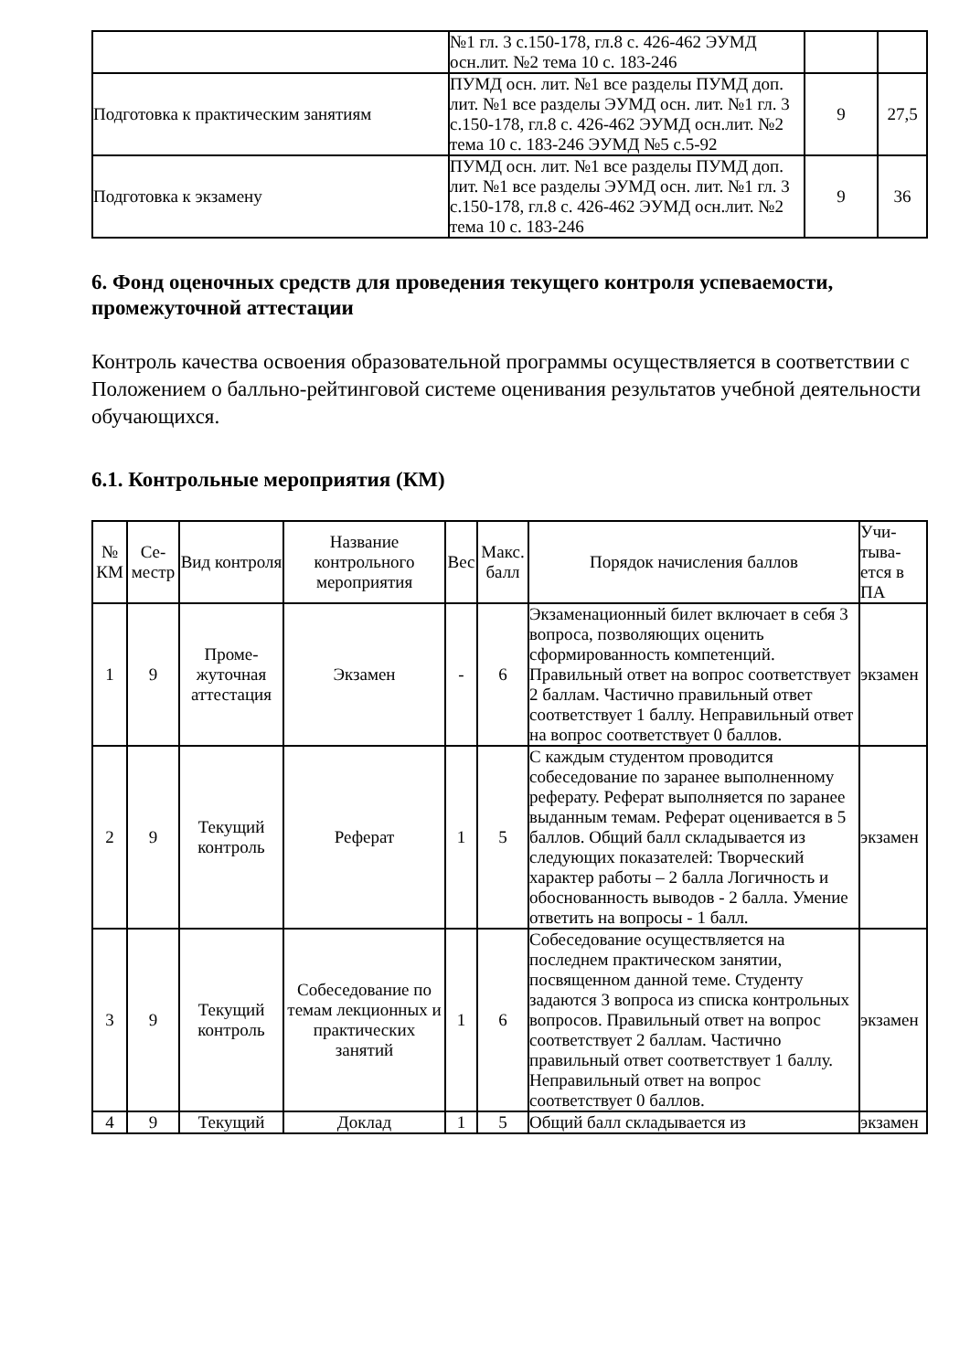| | №1 гл. 3 с.150-178, гл.8 с. 426-462 ЭУМД осн.лит. №2 тема 10 с. 183-246 | | |
| Подготовка к практическим занятиям | ПУМД осн. лит. №1 все разделы ПУМД доп. лит. №1 все разделы ЭУМД осн. лит. №1 гл. 3 с.150-178, гл.8 с. 426-462 ЭУМД осн.лит. №2 тема 10 с. 183-246 ЭУМД №5 с.5-92 | 9 | 27,5 |
| Подготовка к экзамену | ПУМД осн. лит. №1 все разделы ПУМД доп. лит. №1 все разделы ЭУМД осн. лит. №1 гл. 3 с.150-178, гл.8 с. 426-462 ЭУМД осн.лит. №2 тема 10 с. 183-246 | 9 | 36 |
6. Фонд оценочных средств для проведения текущего контроля успеваемости, промежуточной аттестации
Контроль качества освоения образовательной программы осуществляется в соответствии с Положением о балльно-рейтинговой системе оценивания результатов учебной деятельности обучающихся.
6.1. Контрольные мероприятия (КМ)
| № КМ | Се-местр | Вид контроля | Название контрольного мероприятия | Вес | Макс. балл | Порядок начисления баллов | Учи-тыва-ется в ПА |
| --- | --- | --- | --- | --- | --- | --- | --- |
| 1 | 9 | Проме-жуточная аттестация | Экзамен | - | 6 | Экзаменационный билет включает в себя 3 вопроса, позволяющих оценить сформированность компетенций. Правильный ответ на вопрос соответствует 2 баллам. Частично правильный ответ соответствует 1 баллу. Неправильный ответ на вопрос соответствует 0 баллов. | экзамен |
| 2 | 9 | Текущий контроль | Реферат | 1 | 5 | С каждым студентом проводится собеседование по заранее выполненному реферату. Реферат выполняется по заранее выданным темам. Реферат оценивается в 5 баллов. Общий балл складывается из следующих показателей: Творческий характер работы – 2 балла Логичность и обоснованность выводов - 2 балла. Умение ответить на вопросы - 1 балл. | экзамен |
| 3 | 9 | Текущий контроль | Собеседование по темам лекционных и практических занятий | 1 | 6 | Собеседование осуществляется на последнем практическом занятии, посвященном данной теме. Студенту задаются 3 вопроса из списка контрольных вопросов. Правильный ответ на вопрос соответствует 2 баллам. Частично правильный ответ соответствует 1 баллу. Неправильный ответ на вопрос соответствует 0 баллов. | экзамен |
| 4 | 9 | Текущий | Доклад | 1 | 5 | Общий балл складывается из | экзамен |